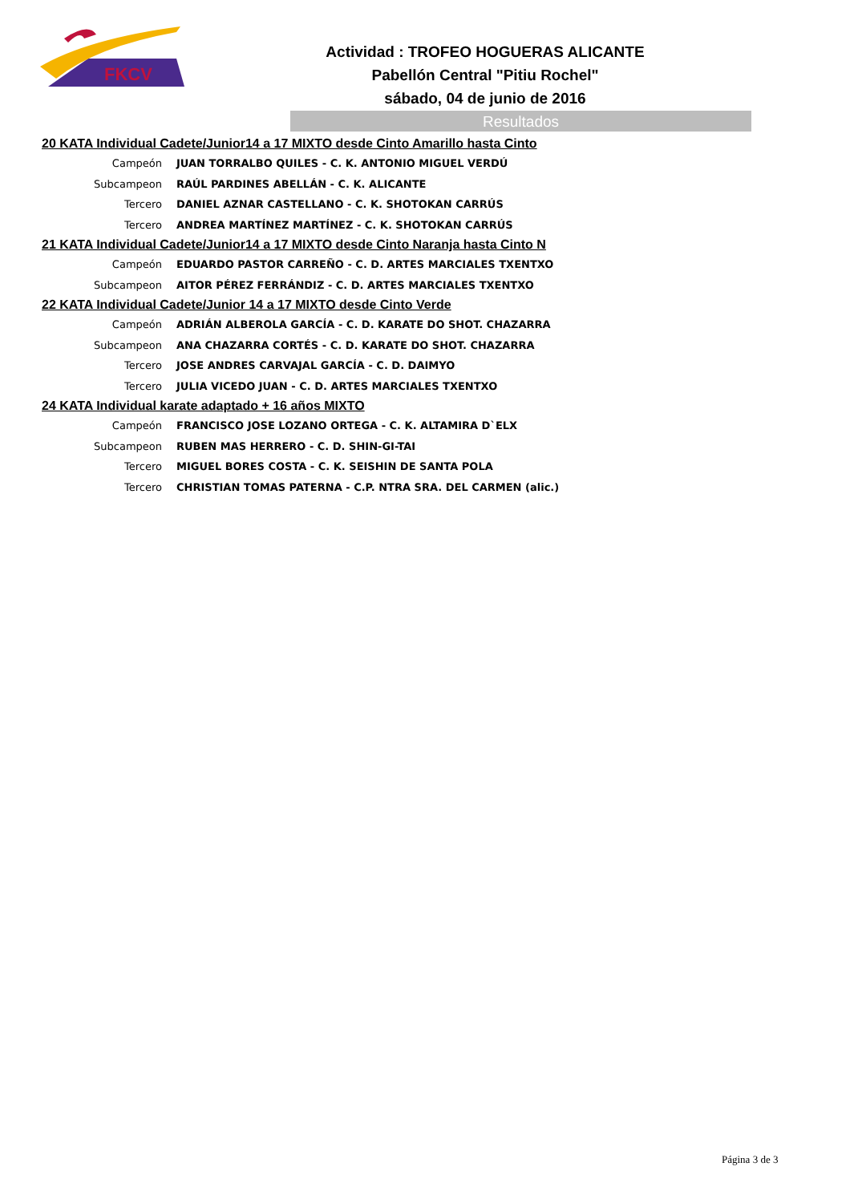FKCV
Actividad : TROFEO HOGUERAS ALICANTE
Pabellón Central "Pitiu Rochel"
sábado, 04 de junio de 2016
Resultados
20 KATA Individual Cadete/Junior14 a 17 MIXTO desde Cinto Amarillo hasta Cinto
| Campeón | JUAN TORRALBO QUILES - C. K. ANTONIO MIGUEL VERDÚ |
| Subcampeon | RAÚL PARDINES ABELLÁN - C. K. ALICANTE |
| Tercero | DANIEL AZNAR CASTELLANO - C. K. SHOTOKAN CARRÚS |
| Tercero | ANDREA MARTÍNEZ MARTÍNEZ - C. K. SHOTOKAN CARRÚS |
21 KATA Individual Cadete/Junior14 a 17 MIXTO desde Cinto Naranja hasta Cinto N
| Campeón | EDUARDO PASTOR CARREÑO - C. D. ARTES MARCIALES TXENTXO |
| Subcampeon | AITOR PÉREZ FERRÁNDIZ - C. D. ARTES MARCIALES TXENTXO |
22 KATA Individual Cadete/Junior 14 a 17 MIXTO desde Cinto Verde
| Campeón | ADRIÁN ALBEROLA GARCÍA - C. D. KARATE DO SHOT. CHAZARRA |
| Subcampeon | ANA CHAZARRA CORTÉS - C. D. KARATE DO SHOT. CHAZARRA |
| Tercero | JOSE ANDRES CARVAJAL GARCÍA - C. D. DAIMYO |
| Tercero | JULIA VICEDO JUAN - C. D. ARTES MARCIALES TXENTXO |
24 KATA Individual karate adaptado + 16 años MIXTO
| Campeón | FRANCISCO JOSE LOZANO ORTEGA - C. K. ALTAMIRA D`ELX |
| Subcampeon | RUBEN MAS HERRERO - C. D. SHIN-GI-TAI |
| Tercero | MIGUEL BORES COSTA - C. K. SEISHIN DE SANTA POLA |
| Tercero | CHRISTIAN TOMAS PATERNA - C.P. NTRA SRA. DEL CARMEN (alic.) |
Página 3 de 3